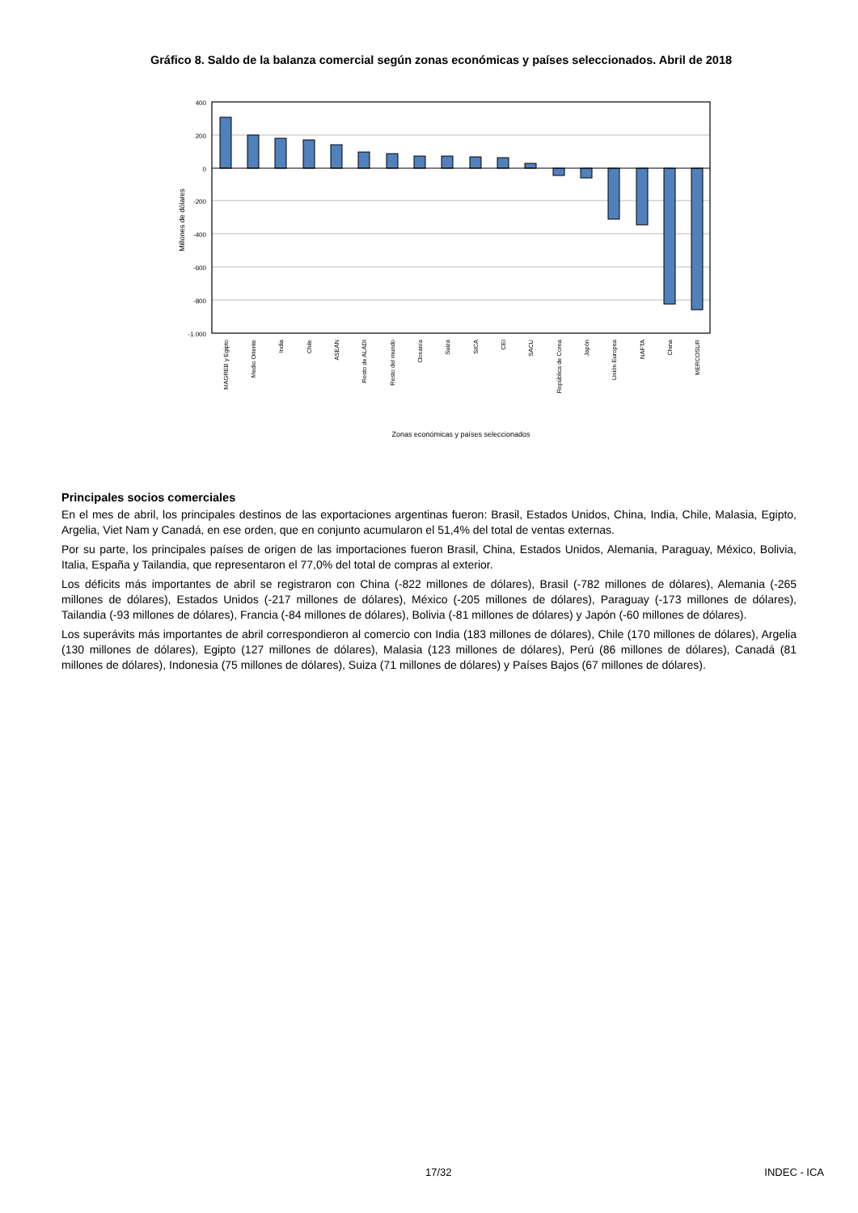Gráfico 8. Saldo de la balanza comercial según zonas económicas y países seleccionados. Abril de 2018
400
200
0
-200
-400
-600
-800
-1.000
Millones de dólares
MAGREB y Egipto
Medio Oriente
India
Chile
ASEAN
Resto de ALADI
Resto del mundo
Oceanía
Suiza
SICA
CEI
SACU
República de Corea
Japón
Unión Europea
NAFTA
China
MERCOSUR
Zonas económicas y países seleccionados
Principales socios comerciales
En el mes de abril, los principales destinos de las exportaciones argentinas fueron: Brasil, Estados Unidos, China, India, Chile, Malasia, Egipto, Argelia, Viet Nam y Canadá, en ese orden, que en conjunto acumularon el 51,4% del total de ventas externas.
Por su parte, los principales países de origen de las importaciones fueron Brasil, China, Estados Unidos, Alemania, Paraguay, México, Bolivia, Italia, España y Tailandia, que representaron el 77,0% del total de compras al exterior.
Los déficits más importantes de abril se registraron con China (-822 millones de dólares), Brasil (-782 millones de dólares), Alemania (-265 millones de dólares), Estados Unidos (-217 millones de dólares), México (-205 millones de dólares), Paraguay (-173 millones de dólares), Tailandia (-93 millones de dólares), Francia (-84 millones de dólares), Bolivia (-81 millones de dólares) y Japón (-60 millones de dólares).
Los superávits más importantes de abril correspondieron al comercio con India (183 millones de dólares), Chile (170 millones de dólares), Argelia (130 millones de dólares), Egipto (127 millones de dólares), Malasia (123 millones de dólares), Perú (86 millones de dólares), Canadá (81 millones de dólares), Indonesia (75 millones de dólares), Suiza (71 millones de dólares) y Países Bajos (67 millones de dólares).
17/32 INDEC - ICA